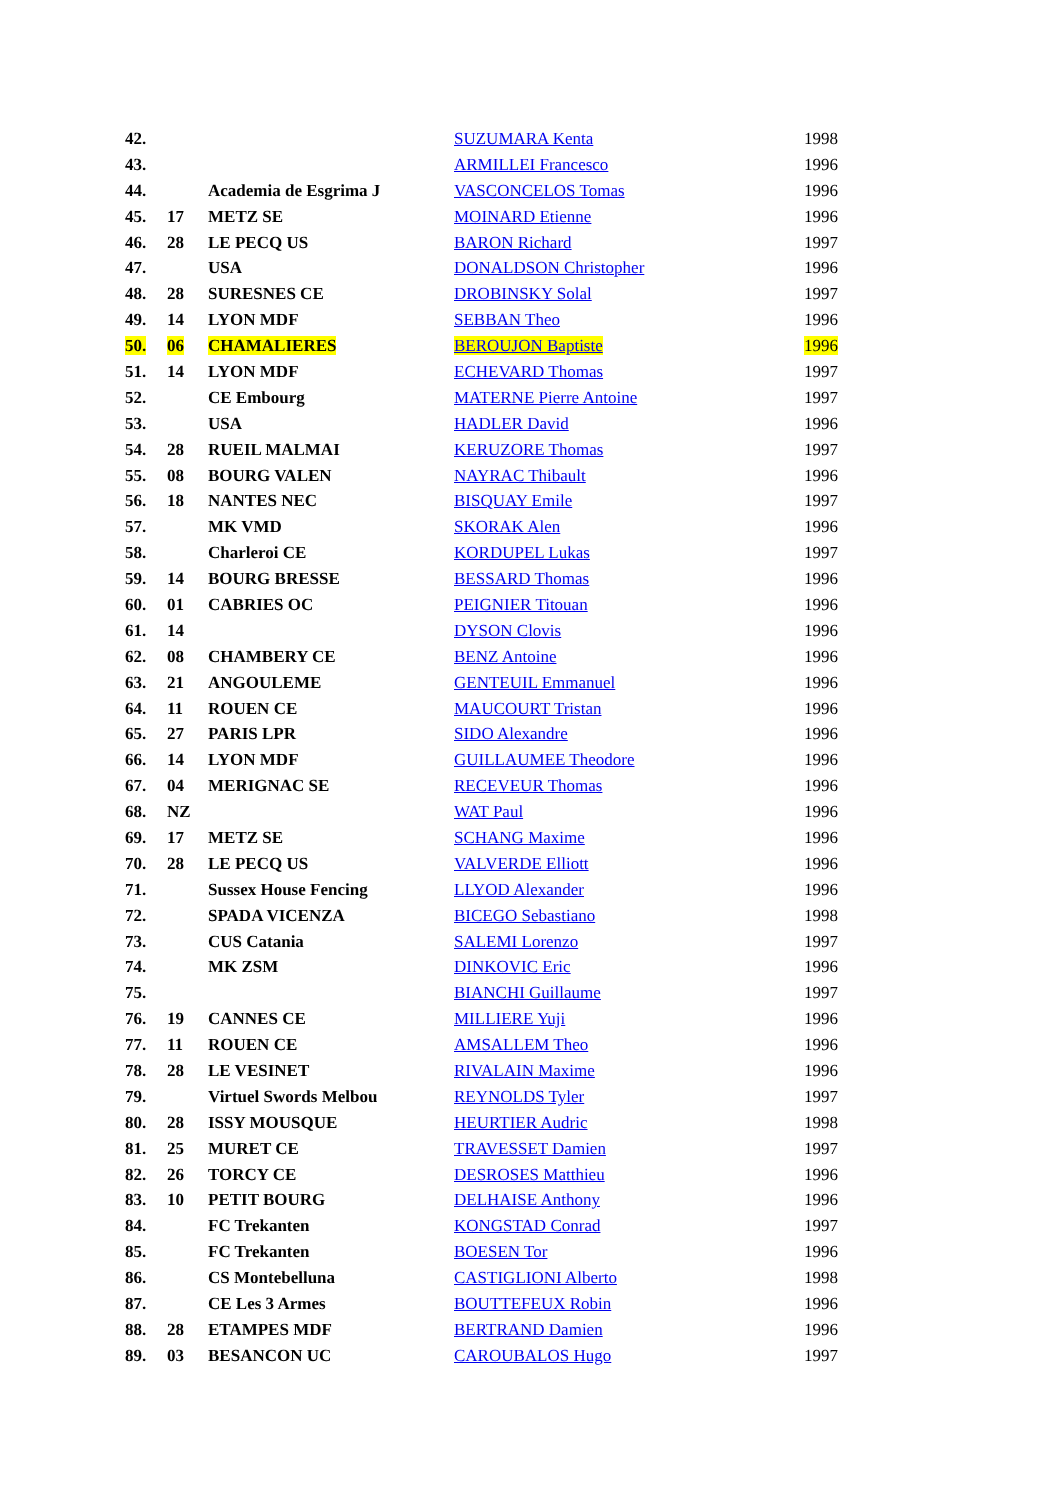| 42. | | | SUZUMARA Kenta | 1998 |
| 43. | | | ARMILLEI Francesco | 1996 |
| 44. | | Academia de Esgrima J | VASCONCELOS Tomas | 1996 |
| 45. | 17 | METZ SE | MOINARD Etienne | 1996 |
| 46. | 28 | LE PECQ US | BARON Richard | 1997 |
| 47. | | USA | DONALDSON Christopher | 1996 |
| 48. | 28 | SURESNES CE | DROBINSKY Solal | 1997 |
| 49. | 14 | LYON MDF | SEBBAN Theo | 1996 |
| 50. | 06 | CHAMALIERES | BEROUJON Baptiste | 1996 |
| 51. | 14 | LYON MDF | ECHEVARD Thomas | 1997 |
| 52. | | CE Embourg | MATERNE Pierre Antoine | 1997 |
| 53. | | USA | HADLER David | 1996 |
| 54. | 28 | RUEIL MALMAI | KERUZORE Thomas | 1997 |
| 55. | 08 | BOURG VALEN | NAYRAC Thibault | 1996 |
| 56. | 18 | NANTES NEC | BISQUAY Emile | 1997 |
| 57. | | MK VMD | SKORAK Alen | 1996 |
| 58. | | Charleroi CE | KORDUPEL Lukas | 1997 |
| 59. | 14 | BOURG BRESSE | BESSARD Thomas | 1996 |
| 60. | 01 | CABRIES OC | PEIGNIER Titouan | 1996 |
| 61. | 14 | | DYSON Clovis | 1996 |
| 62. | 08 | CHAMBERY CE | BENZ Antoine | 1996 |
| 63. | 21 | ANGOULEME | GENTEUIL Emmanuel | 1996 |
| 64. | 11 | ROUEN CE | MAUCOURT Tristan | 1996 |
| 65. | 27 | PARIS LPR | SIDO Alexandre | 1996 |
| 66. | 14 | LYON MDF | GUILLAUMEE Theodore | 1996 |
| 67. | 04 | MERIGNAC SE | RECEVEUR Thomas | 1996 |
| 68. | NZ | | WAT Paul | 1996 |
| 69. | 17 | METZ SE | SCHANG Maxime | 1996 |
| 70. | 28 | LE PECQ US | VALVERDE Elliott | 1996 |
| 71. | | Sussex House Fencing | LLYOD Alexander | 1996 |
| 72. | | SPADA VICENZA | BICEGO Sebastiano | 1998 |
| 73. | | CUS Catania | SALEMI Lorenzo | 1997 |
| 74. | | MK ZSM | DINKOVIC Eric | 1996 |
| 75. | | | BIANCHI Guillaume | 1997 |
| 76. | 19 | CANNES CE | MILLIERE Yuji | 1996 |
| 77. | 11 | ROUEN CE | AMSALLEM Theo | 1996 |
| 78. | 28 | LE VESINET | RIVALAIN Maxime | 1996 |
| 79. | | Virtuel Swords Melbou | REYNOLDS Tyler | 1997 |
| 80. | 28 | ISSY MOUSQUE | HEURTIER Audric | 1998 |
| 81. | 25 | MURET CE | TRAVESSET Damien | 1997 |
| 82. | 26 | TORCY CE | DESROSES Matthieu | 1996 |
| 83. | 10 | PETIT BOURG | DELHAISE Anthony | 1996 |
| 84. | | FC Trekanten | KONGSTAD Conrad | 1997 |
| 85. | | FC Trekanten | BOESEN Tor | 1996 |
| 86. | | CS Montebelluna | CASTIGLIONI Alberto | 1998 |
| 87. | | CE Les 3 Armes | BOUTTEFEUX Robin | 1996 |
| 88. | 28 | ETAMPES MDF | BERTRAND Damien | 1996 |
| 89. | 03 | BESANCON UC | CAROUBALOS Hugo | 1997 |